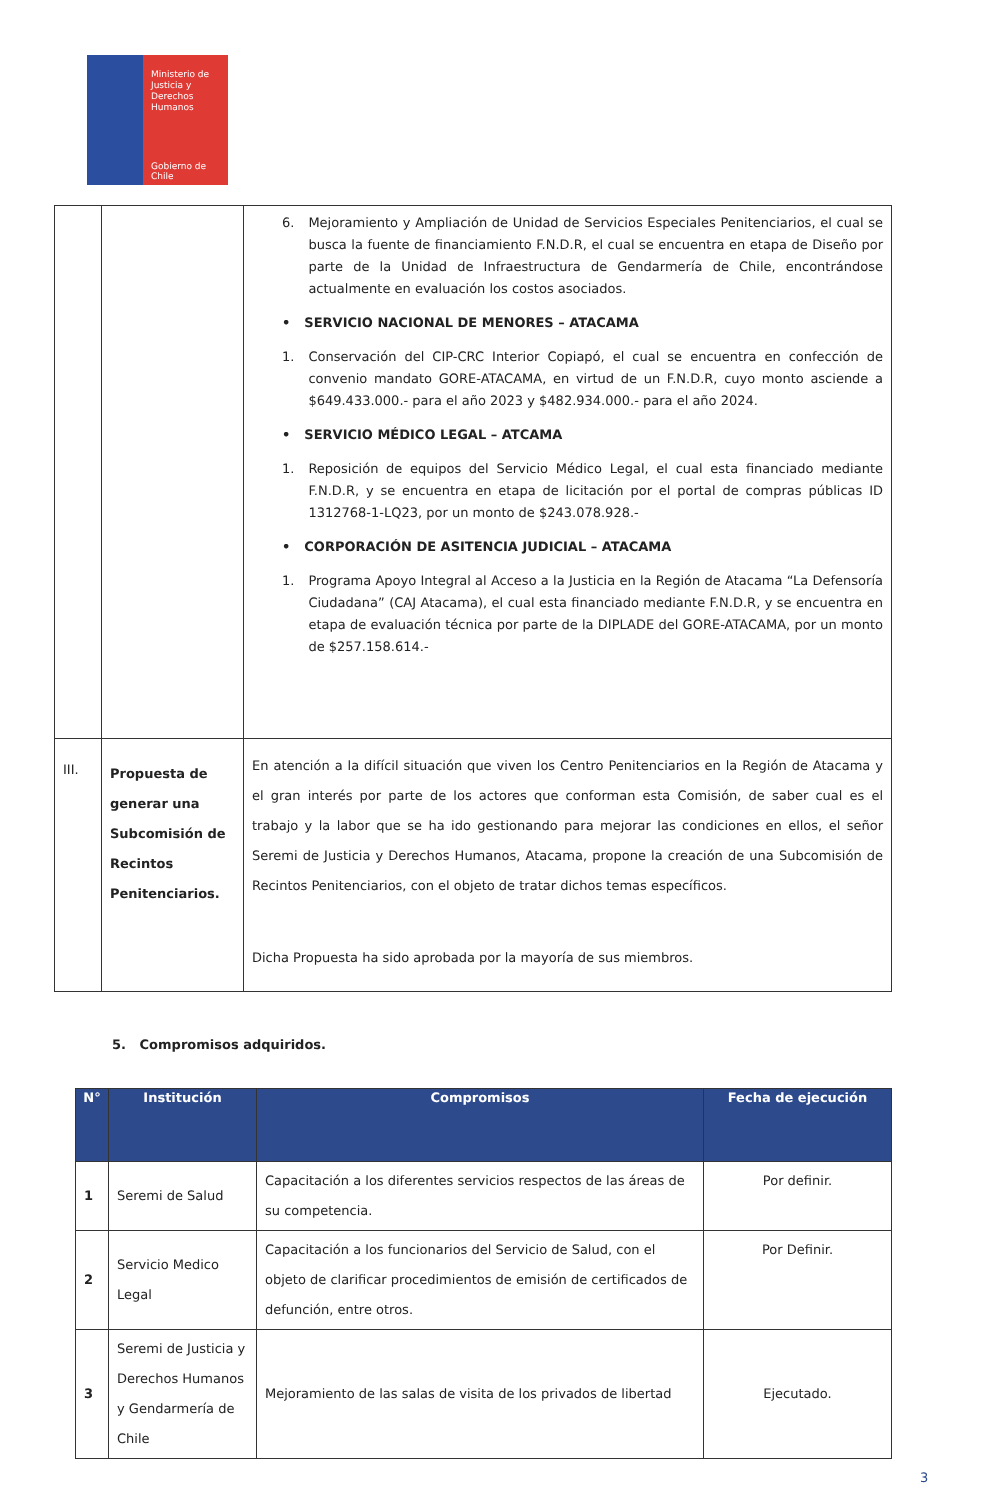Ministerio de
Justicia y
Derechos
Humanos
Gobierno de Chile
| | | 6. Mejoramiento y Ampliación de Unidad de Servicios Especiales Penitenciarios, el cual se busca la fuente de financiamiento F.N.D.R, el cual se encuentra en etapa de Diseño por parte de la Unidad de Infraestructura de Gendarmería de Chile, encontrándose actualmente en evaluación los costos asociados. • SERVICIO NACIONAL DE MENORES – ATACAMA 1. Conservación del CIP-CRC Interior Copiapó, el cual se encuentra en confección de convenio mandato GORE-ATACAMA, en virtud de un F.N.D.R, cuyo monto asciende a $649.433.000.- para el año 2023 y $482.934.000.- para el año 2024. • SERVICIO MÉDICO LEGAL – ATCAMA 1. Reposición de equipos del Servicio Médico Legal, el cual esta financiado mediante F.N.D.R, y se encuentra en etapa de licitación por el portal de compras públicas ID 1312768-1-LQ23, por un monto de $243.078.928.- • CORPORACIÓN DE ASITENCIA JUDICIAL – ATACAMA 1. Programa Apoyo Integral al Acceso a la Justicia en la Región de Atacama “La Defensoría Ciudadana” (CAJ Atacama), el cual esta financiado mediante F.N.D.R, y se encuentra en etapa de evaluación técnica por parte de la DIPLADE del GORE-ATACAMA, por un monto de $257.158.614.- |
| III. | Propuesta de generar una Subcomisión de Recintos Penitenciarios. | En atención a la difícil situación que viven los Centro Penitenciarios en la Región de Atacama y el gran interés por parte de los actores que conforman esta Comisión, de saber cual es el trabajo y la labor que se ha ido gestionando para mejorar las condiciones en ellos, el señor Seremi de Justicia y Derechos Humanos, Atacama, propone la creación de una Subcomisión de Recintos Penitenciarios, con el objeto de tratar dichos temas específicos. Dicha Propuesta ha sido aprobada por la mayoría de sus miembros. |
5. Compromisos adquiridos.
| N° | Institución | Compromisos | Fecha de ejecución |
| --- | --- | --- | --- |
| 1 | Seremi de Salud | Capacitación a los diferentes servicios respectos de las áreas de su competencia. | Por definir. |
| 2 | Servicio Medico Legal | Capacitación a los funcionarios del Servicio de Salud, con el objeto de clarificar procedimientos de emisión de certificados de defunción, entre otros. | Por Definir. |
| 3 | Seremi de Justicia y Derechos Humanos y Gendarmería de Chile | Mejoramiento de las salas de visita de los privados de libertad | Ejecutado. |
3